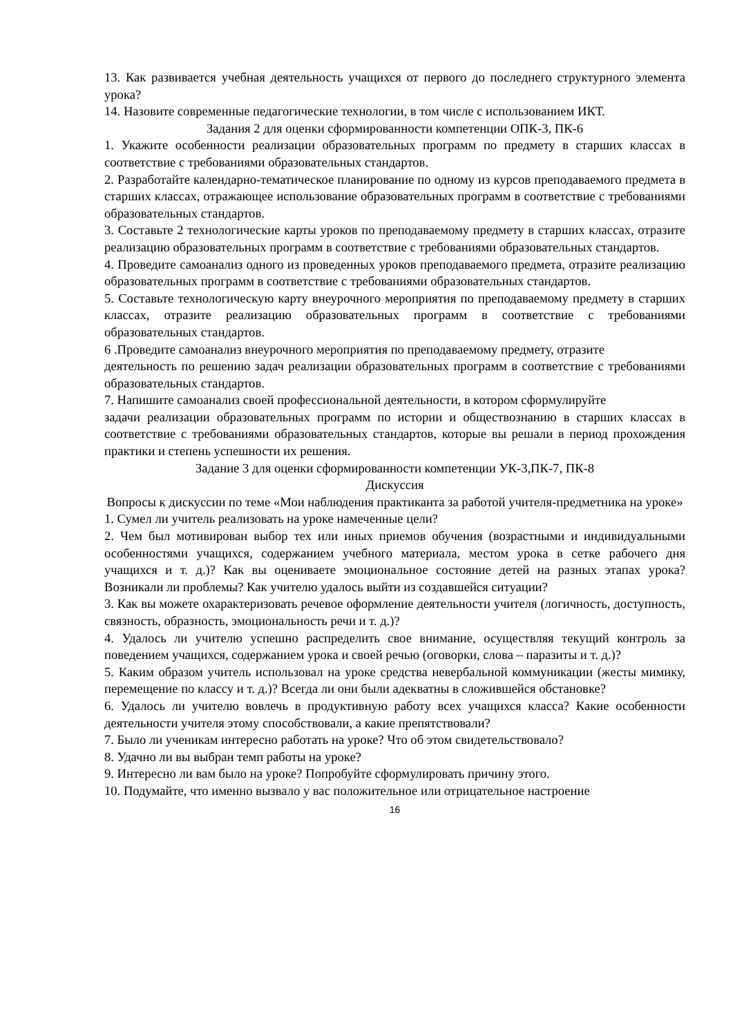13. Как развивается учебная деятельность учащихся от первого до последнего структурного элемента урока?
14. Назовите современные педагогические технологии, в том числе с использованием ИКТ.
Задания 2 для оценки сформированности компетенции ОПК-3, ПК-6
1. Укажите особенности реализации образовательных программ по предмету в старших классах в соответствие с требованиями образовательных стандартов.
2. Разработайте календарно-тематическое планирование по одному из курсов преподаваемого предмета в старших классах, отражающее использование образовательных программ в соответствие с требованиями образовательных стандартов.
3. Составьте 2 технологические карты уроков по преподаваемому предмету в старших классах, отразите реализацию образовательных программ в соответствие с требованиями образовательных стандартов.
4. Проведите самоанализ одного из проведенных уроков преподаваемого предмета, отразите реализацию образовательных программ в соответствие с требованиями образовательных стандартов.
5. Составьте технологическую карту внеурочного мероприятия по преподаваемому предмету в старших классах, отразите реализацию образовательных программ в соответствие с требованиями образовательных стандартов.
6 .Проведите самоанализ внеурочного мероприятия по преподаваемому предмету, отразите
деятельность по решению задач реализации образовательных программ в соответствие с требованиями образовательных стандартов.
7. Напишите самоанализ своей профессиональной деятельности, в котором сформулируйте
задачи реализации образовательных программ по истории и обществознанию в старших классах в соответствие с требованиями образовательных стандартов, которые вы решали в период прохождения практики и степень успешности их решения.
Задание 3 для оценки сформированности компетенции УК-3,ПК-7, ПК-8
Дискуссия
Вопросы к дискуссии по теме «Мои наблюдения практиканта за работой учителя-предметника на уроке»
1. Сумел ли учитель реализовать на уроке намеченные цели?
2. Чем был мотивирован выбор тех или иных приемов обучения (возрастными и индивидуальными особенностями учащихся, содержанием учебного материала, местом урока в сетке рабочего дня учащихся и т. д.)? Как вы оцениваете эмоциональное состояние детей на разных этапах урока? Возникали ли проблемы? Как учителю удалось выйти из создавшейся ситуации?
3. Как вы можете охарактеризовать речевое оформление деятельности учителя (логичность, доступность, связность, образность, эмоциональность речи и т. д.)?
4. Удалось ли учителю успешно распределить свое внимание, осуществляя текущий контроль за поведением учащихся, содержанием урока и своей речью (оговорки, слова – паразиты и т. д.)?
5. Каким образом учитель использовал на уроке средства невербальной коммуникации (жесты мимику, перемещение по классу и т. д.)? Всегда ли они были адекватны в сложившейся обстановке?
6. Удалось ли учителю вовлечь в продуктивную работу всех учащихся класса? Какие особенности деятельности учителя этому способствовали, а какие препятствовали?
7. Было ли ученикам интересно работать на уроке? Что об этом свидетельствовало?
8. Удачно ли вы выбран темп работы на уроке?
9. Интересно ли вам было на уроке? Попробуйте сформулировать причину этого.
10. Подумайте, что именно вызвало у вас положительное или отрицательное настроение
16